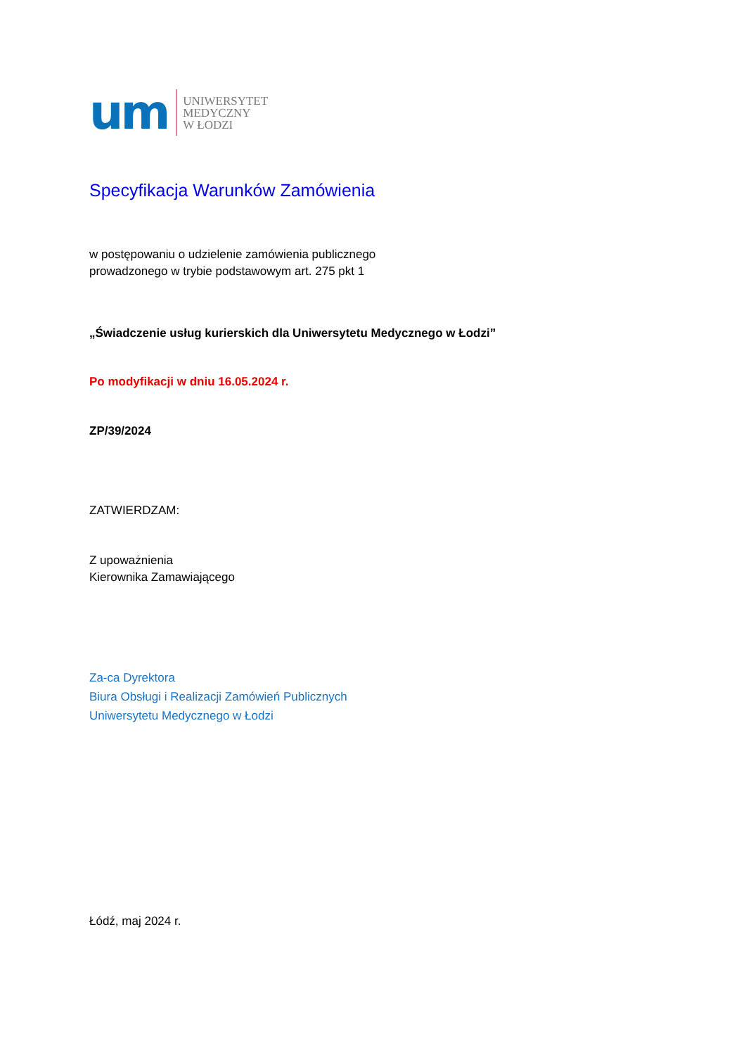um
UNIWERSYTET
MEDYCZNY
W ŁODZI
Specyfikacja Warunków Zamówienia
w postępowaniu o udzielenie zamówienia publicznego
prowadzonego w trybie podstawowym art. 275 pkt 1
„Świadczenie usług kurierskich dla Uniwersytetu Medycznego w Łodzi”
Po modyfikacji w dniu 16.05.2024 r.
ZP/39/2024
ZATWIERDZAM:
Z upoważnienia
Kierownika Zamawiającego
Za-ca Dyrektora
Biura Obsługi i Realizacji Zamówień Publicznych
Uniwersytetu Medycznego w Łodzi
Łódź, maj 2024 r.